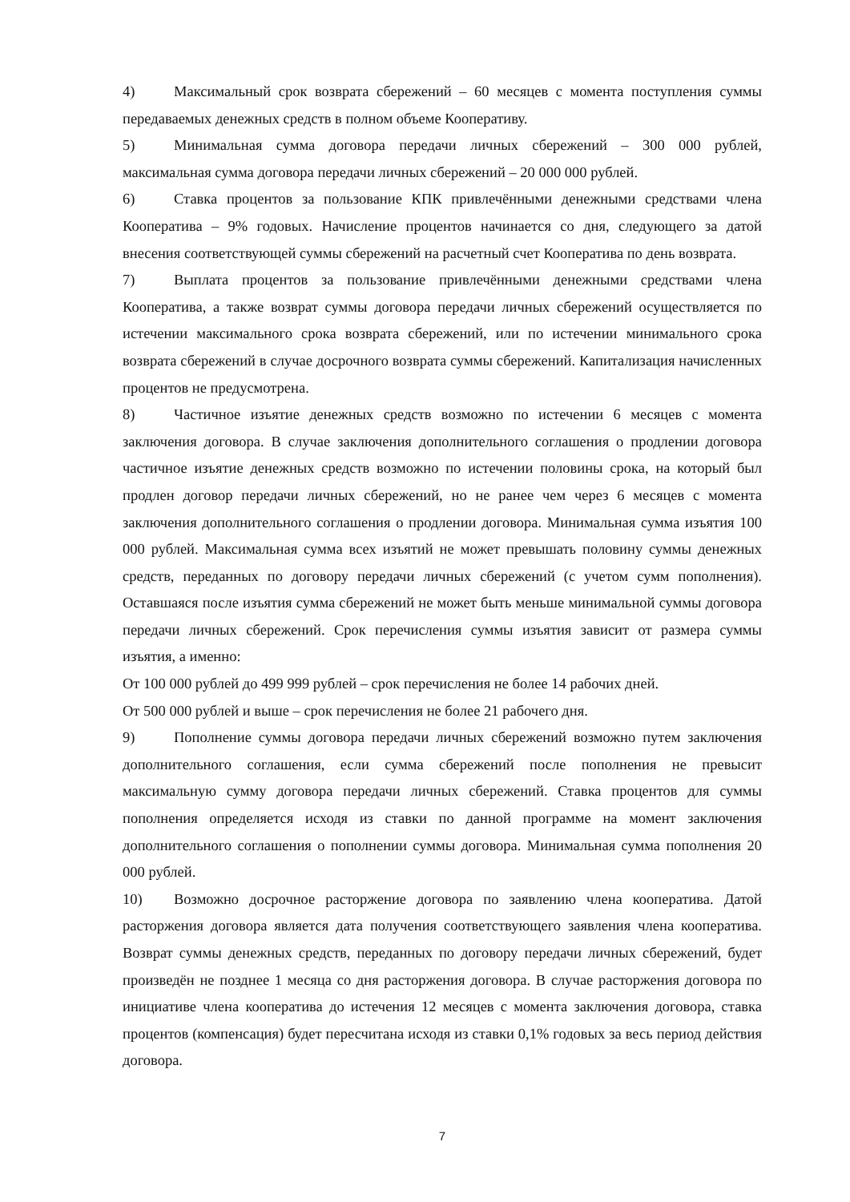4) Максимальный срок возврата сбережений – 60 месяцев с момента поступления суммы передаваемых денежных средств в полном объеме Кооперативу.
5) Минимальная сумма договора передачи личных сбережений – 300 000 рублей, максимальная сумма договора передачи личных сбережений – 20 000 000 рублей.
6) Ставка процентов за пользование КПК привлечёнными денежными средствами члена Кооператива – 9% годовых. Начисление процентов начинается со дня, следующего за датой внесения соответствующей суммы сбережений на расчетный счет Кооператива по день возврата.
7) Выплата процентов за пользование привлечёнными денежными средствами члена Кооператива, а также возврат суммы договора передачи личных сбережений осуществляется по истечении максимального срока возврата сбережений, или по истечении минимального срока возврата сбережений в случае досрочного возврата суммы сбережений. Капитализация начисленных процентов не предусмотрена.
8) Частичное изъятие денежных средств возможно по истечении 6 месяцев с момента заключения договора. В случае заключения дополнительного соглашения о продлении договора частичное изъятие денежных средств возможно по истечении половины срока, на который был продлен договор передачи личных сбережений, но не ранее чем через 6 месяцев с момента заключения дополнительного соглашения о продлении договора. Минимальная сумма изъятия 100 000 рублей. Максимальная сумма всех изъятий не может превышать половину суммы денежных средств, переданных по договору передачи личных сбережений (с учетом сумм пополнения). Оставшаяся после изъятия сумма сбережений не может быть меньше минимальной суммы договора передачи личных сбережений. Срок перечисления суммы изъятия зависит от размера суммы изъятия, а именно:
От 100 000 рублей до 499 999 рублей – срок перечисления не более 14 рабочих дней.
От 500 000 рублей и выше – срок перечисления не более 21 рабочего дня.
9) Пополнение суммы договора передачи личных сбережений возможно путем заключения дополнительного соглашения, если сумма сбережений после пополнения не превысит максимальную сумму договора передачи личных сбережений. Ставка процентов для суммы пополнения определяется исходя из ставки по данной программе на момент заключения дополнительного соглашения о пополнении суммы договора. Минимальная сумма пополнения 20 000 рублей.
10) Возможно досрочное расторжение договора по заявлению члена кооператива. Датой расторжения договора является дата получения соответствующего заявления члена кооператива. Возврат суммы денежных средств, переданных по договору передачи личных сбережений, будет произведён не позднее 1 месяца со дня расторжения договора. В случае расторжения договора по инициативе члена кооператива до истечения 12 месяцев с момента заключения договора, ставка процентов (компенсация) будет пересчитана исходя из ставки 0,1% годовых за весь период действия договора.
7